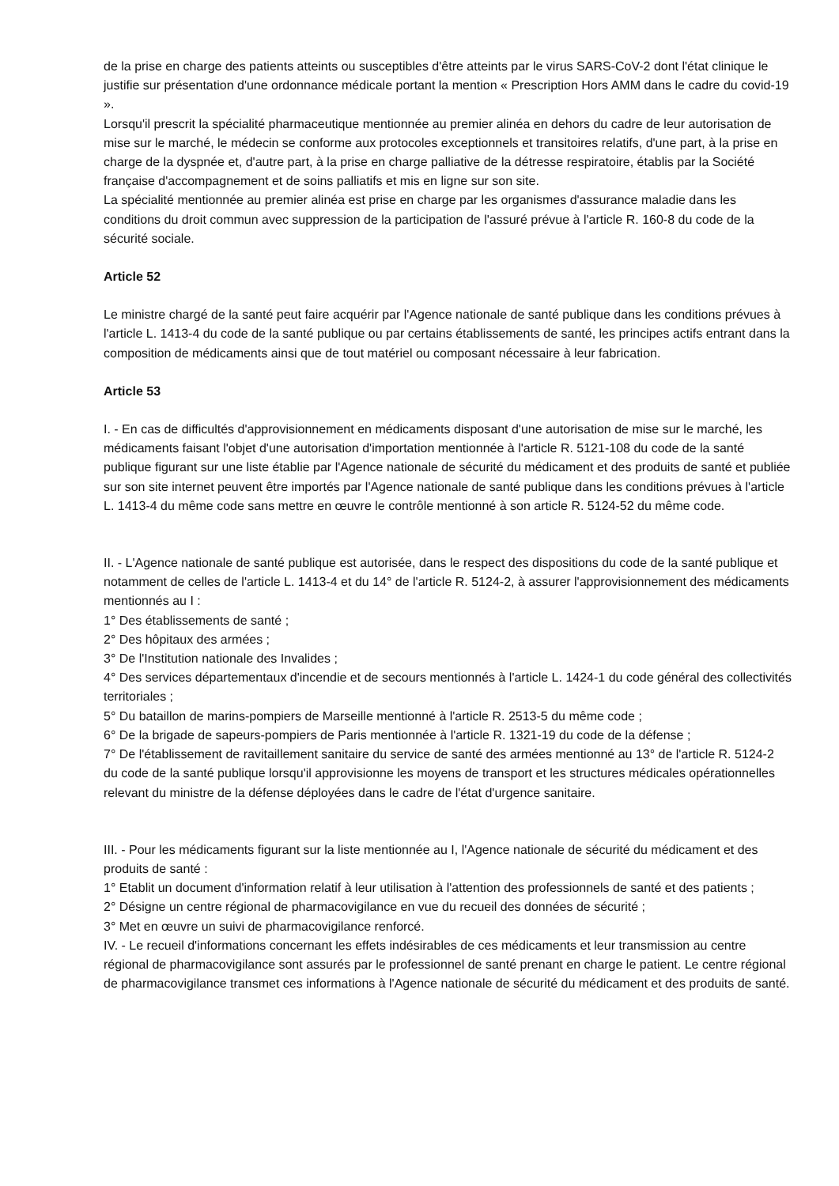de la prise en charge des patients atteints ou susceptibles d'être atteints par le virus SARS-CoV-2 dont l'état clinique le justifie sur présentation d'une ordonnance médicale portant la mention « Prescription Hors AMM dans le cadre du covid-19 ».
Lorsqu'il prescrit la spécialité pharmaceutique mentionnée au premier alinéa en dehors du cadre de leur autorisation de mise sur le marché, le médecin se conforme aux protocoles exceptionnels et transitoires relatifs, d'une part, à la prise en charge de la dyspnée et, d'autre part, à la prise en charge palliative de la détresse respiratoire, établis par la Société française d'accompagnement et de soins palliatifs et mis en ligne sur son site.
La spécialité mentionnée au premier alinéa est prise en charge par les organismes d'assurance maladie dans les conditions du droit commun avec suppression de la participation de l'assuré prévue à l'article R. 160-8 du code de la sécurité sociale.
Article 52
Le ministre chargé de la santé peut faire acquérir par l'Agence nationale de santé publique dans les conditions prévues à l'article L. 1413-4 du code de la santé publique ou par certains établissements de santé, les principes actifs entrant dans la composition de médicaments ainsi que de tout matériel ou composant nécessaire à leur fabrication.
Article 53
I. - En cas de difficultés d'approvisionnement en médicaments disposant d'une autorisation de mise sur le marché, les médicaments faisant l'objet d'une autorisation d'importation mentionnée à l'article R. 5121-108 du code de la santé publique figurant sur une liste établie par l'Agence nationale de sécurité du médicament et des produits de santé et publiée sur son site internet peuvent être importés par l'Agence nationale de santé publique dans les conditions prévues à l'article L. 1413-4 du même code sans mettre en œuvre le contrôle mentionné à son article R. 5124-52 du même code.
II. - L'Agence nationale de santé publique est autorisée, dans le respect des dispositions du code de la santé publique et notamment de celles de l'article L. 1413-4 et du 14° de l'article R. 5124-2, à assurer l'approvisionnement des médicaments mentionnés au I :
1° Des établissements de santé ;
2° Des hôpitaux des armées ;
3° De l'Institution nationale des Invalides ;
4° Des services départementaux d'incendie et de secours mentionnés à l'article L. 1424-1 du code général des collectivités territoriales ;
5° Du bataillon de marins-pompiers de Marseille mentionné à l'article R. 2513-5 du même code ;
6° De la brigade de sapeurs-pompiers de Paris mentionnée à l'article R. 1321-19 du code de la défense ;
7° De l'établissement de ravitaillement sanitaire du service de santé des armées mentionné au 13° de l'article R. 5124-2 du code de la santé publique lorsqu'il approvisionne les moyens de transport et les structures médicales opérationnelles relevant du ministre de la défense déployées dans le cadre de l'état d'urgence sanitaire.
III. - Pour les médicaments figurant sur la liste mentionnée au I, l'Agence nationale de sécurité du médicament et des produits de santé :
1° Etablit un document d'information relatif à leur utilisation à l'attention des professionnels de santé et des patients ;
2° Désigne un centre régional de pharmacovigilance en vue du recueil des données de sécurité ;
3° Met en œuvre un suivi de pharmacovigilance renforcé.
IV. - Le recueil d'informations concernant les effets indésirables de ces médicaments et leur transmission au centre régional de pharmacovigilance sont assurés par le professionnel de santé prenant en charge le patient. Le centre régional de pharmacovigilance transmet ces informations à l'Agence nationale de sécurité du médicament et des produits de santé.